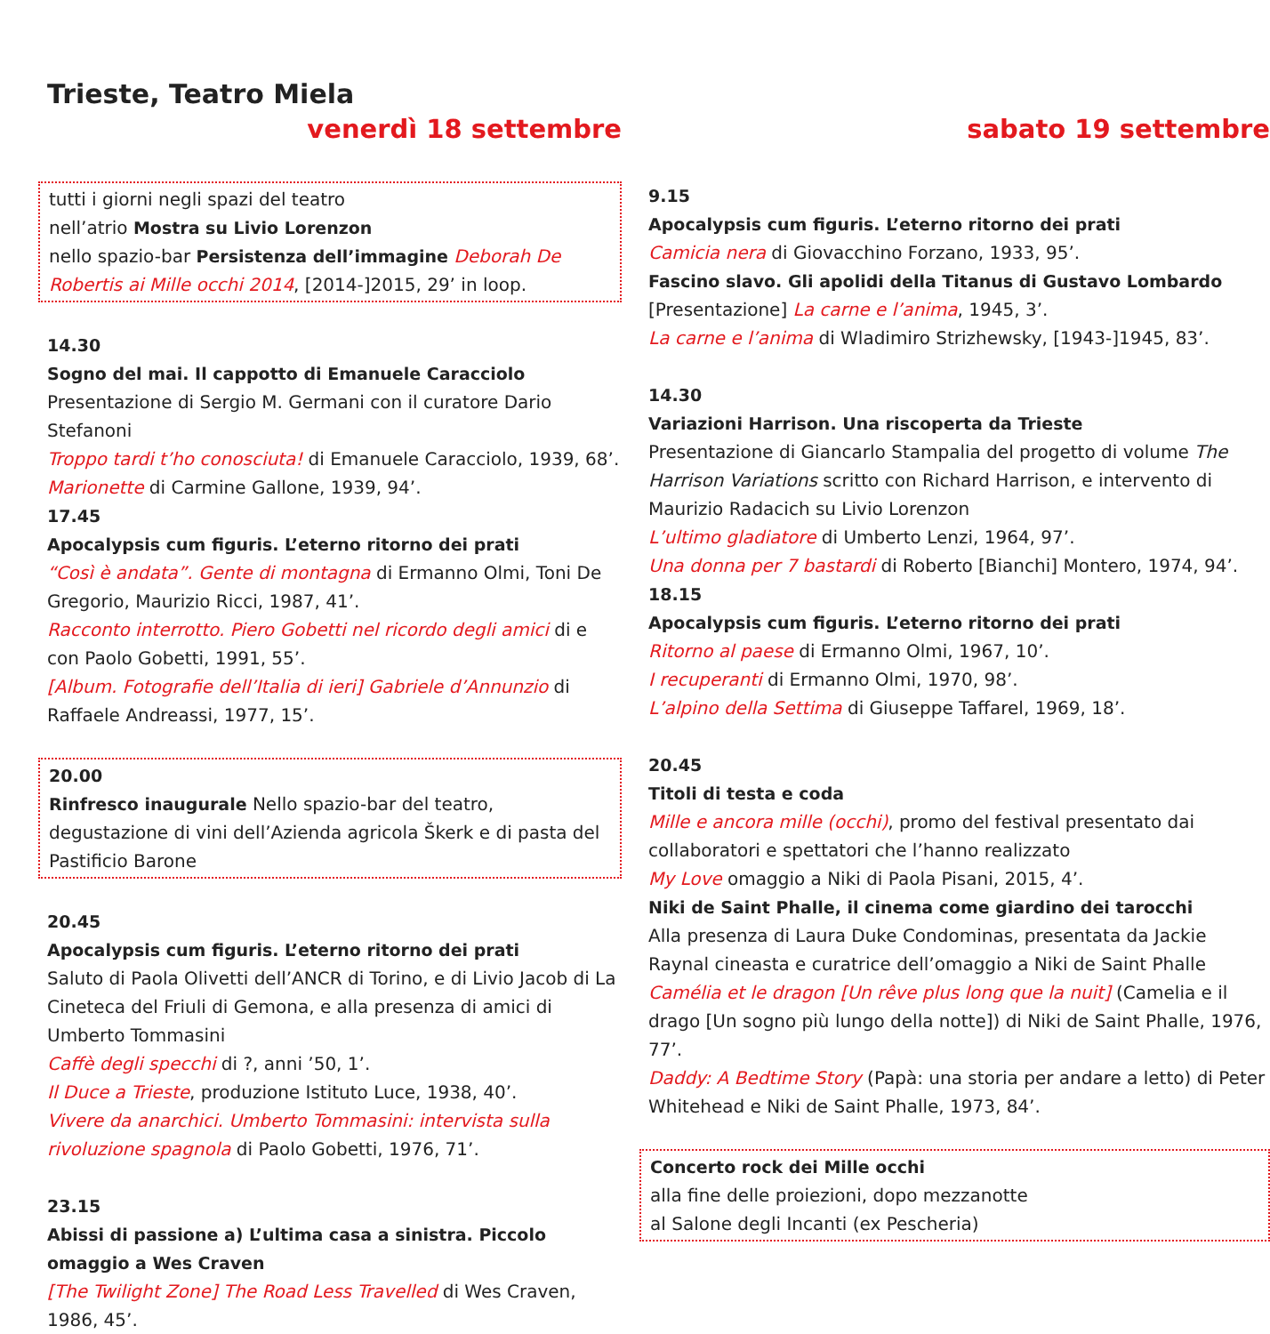Trieste, Teatro Miela
venerdì 18 settembre
tutti i giorni negli spazi del teatro
nell’atrio Mostra su Livio Lorenzon
nello spazio-bar Persistenza dell’immagine Deborah De Robertis ai Mille occhi 2014, [2014-]2015, 29’ in loop.
14.30
Sogno del mai. Il cappotto di Emanuele Caracciolo
Presentazione di Sergio M. Germani con il curatore Dario Stefanoni
Troppo tardi t’ho conosciuta! di Emanuele Caracciolo, 1939, 68’.
Marionette di Carmine Gallone, 1939, 94’.
17.45
Apocalypsis cum figuris. L’eterno ritorno dei prati
“Così è andata”. Gente di montagna di Ermanno Olmi, Toni De Gregorio, Maurizio Ricci, 1987, 41’.
Racconto interrotto. Piero Gobetti nel ricordo degli amici di e con Paolo Gobetti, 1991, 55’.
[Album. Fotografie dell’Italia di ieri] Gabriele d’Annunzio di Raffaele Andreassi, 1977, 15’.
20.00
Rinfresco inaugurale Nello spazio-bar del teatro, degustazione di vini dell’Azienda agricola Škerk e di pasta del Pastificio Barone
20.45
Apocalypsis cum figuris. L’eterno ritorno dei prati
Saluto di Paola Olivetti dell’ANCR di Torino, e di Livio Jacob di La Cineteca del Friuli di Gemona, e alla presenza di amici di Umberto Tommasini
Caffè degli specchi di ?, anni ’50, 1’.
Il Duce a Trieste, produzione Istituto Luce, 1938, 40’.
Vivere da anarchici. Umberto Tommasini: intervista sulla rivoluzione spagnola di Paolo Gobetti, 1976, 71’.
23.15
Abissi di passione a) L’ultima casa a sinistra. Piccolo omaggio a Wes Craven
[The Twilight Zone] The Road Less Travelled di Wes Craven, 1986, 45’.
sabato 19 settembre
9.15
Apocalypsis cum figuris. L’eterno ritorno dei prati
Camicia nera di Giovacchino Forzano, 1933, 95’.
Fascino slavo. Gli apolidi della Titanus di Gustavo Lombardo
[Presentazione] La carne e l’anima, 1945, 3’.
La carne e l’anima di Wladimiro Strizhewsky, [1943-]1945, 83’.
14.30
Variazioni Harrison. Una riscoperta da Trieste
Presentazione di Giancarlo Stampalia del progetto di volume The Harrison Variations scritto con Richard Harrison, e intervento di Maurizio Radacich su Livio Lorenzon
L’ultimo gladiatore di Umberto Lenzi, 1964, 97’.
Una donna per 7 bastardi di Roberto [Bianchi] Montero, 1974, 94’.
18.15
Apocalypsis cum figuris. L’eterno ritorno dei prati
Ritorno al paese di Ermanno Olmi, 1967, 10’.
I recuperanti di Ermanno Olmi, 1970, 98’.
L’alpino della Settima di Giuseppe Taffarel, 1969, 18’.
20.45
Titoli di testa e coda
Mille e ancora mille (occhi), promo del festival presentato dai collaboratori e spettatori che l’hanno realizzato
My Love omaggio a Niki di Paola Pisani, 2015, 4’.
Niki de Saint Phalle, il cinema come giardino dei tarocchi
Alla presenza di Laura Duke Condominas, presentata da Jackie Raynal cineasta e curatrice dell’omaggio a Niki de Saint Phalle
Camélia et le dragon [Un rêve plus long que la nuit] (Camelia e il drago [Un sogno più lungo della notte]) di Niki de Saint Phalle, 1976, 77’.
Daddy: A Bedtime Story (Papà: una storia per andare a letto) di Peter Whitehead e Niki de Saint Phalle, 1973, 84’.
Concerto rock dei Mille occhi
alla fine delle proiezioni, dopo mezzanotte
al Salone degli Incanti (ex Pescheria)